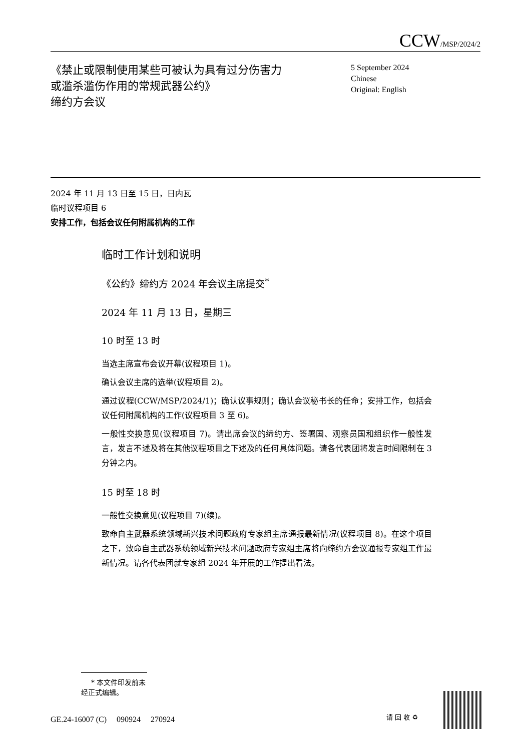CCW/MSP/2024/2
《禁止或限制使用某些可被认为具有过分伤害力或滥杀滥伤作用的常规武器公约》
缔约方会议
5 September 2024
Chinese
Original: English
2024 年 11 月 13 日至 15 日，日内瓦
临时议程项目 6
安排工作，包括会议任何附属机构的工作
临时工作计划和说明
《公约》缔约方 2024 年会议主席提交<sup>*</sup>
2024 年 11 月 13 日，星期三
10 时至 13 时
当选主席宣布会议开幕(议程项目 1)。
确认会议主席的选举(议程项目 2)。
通过议程(CCW/MSP/2024/1)；确认议事规则；确认会议秘书长的任命；安排工作，包括会议任何附属机构的工作(议程项目 3 至 6)。
一般性交换意见(议程项目 7)。请出席会议的缔约方、签署国、观察员国和组织作一般性发言，发言不述及将在其他议程项目之下述及的任何具体问题。请各代表团将发言时间限制在 3 分钟之内。
15 时至 18 时
一般性交换意见(议程项目 7)(续)。
致命自主武器系统领域新兴技术问题政府专家组主席通报最新情况(议程项目 8)。在这个项目之下，致命自主武器系统领域新兴技术问题政府专家组主席将向缔约方会议通报专家组工作最新情况。请各代表团就专家组 2024 年开展的工作提出看法。
* 本文件印发前未经正式编辑。
GE.24-16007 (C) 090924 270924
请 回 收 ♻